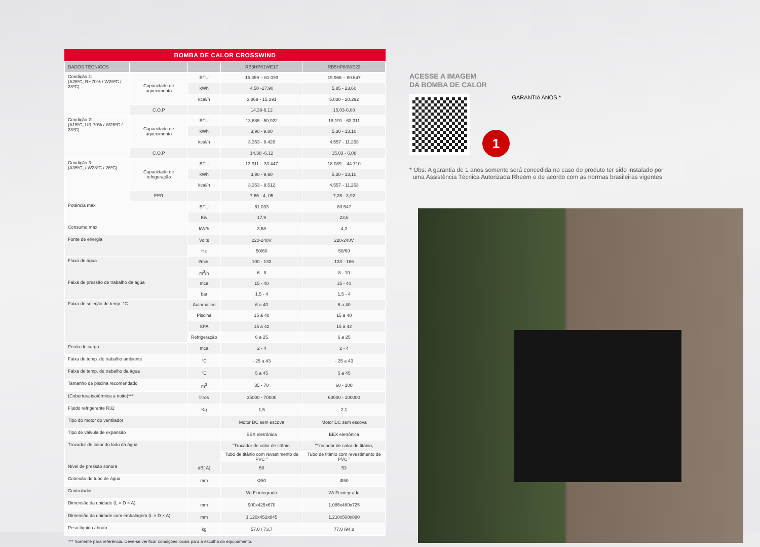BOMBA DE CALOR CROSSWIND
| DADOS TÉCNICOS | | | RB5HP61WE17 | RB5HP80WE23 |
| --- | --- | --- | --- | --- |
| Condição 1: (A26ºC, RH70% / W26ºC / 28ºC) | Capacidade de aquecimento | BTU | 15.359 – 61.093 | 19.966 – 80.547 |
| | | kWh | 4,50 -17,90 | 5,85 - 23,60 |
| | | kcal/h | 3.869 - 15.391 | 5.030 - 20.292 |
| | C.O.P | | 14,38-6,12 | 15,03-6,08 |
| Condição 2: (A15ºC, UR 70% / W26ºC / 28ºC) | Capacidade de aquecimento | BTU | 13,686 - 50,922 | 18,191 - 63,311 |
| | | kWh | 3,90 - 9,80 | 5,30 - 13,10 |
| | | kcal/h | 3.353 - 8.426 | 4.557 - 11.263 |
| | C.O.P | | 14,38 -6,12 | 15,03 - 6,08 |
| Condição 3: (A35ºC, / W28ºC / 26ºC) | Capacidade de refrigeração | BTU | 13.311 – 33.447 | 18.089 – 44.710 |
| | | kWh | 3,90 - 9,90 | 5,30 - 13,10 |
| | | kcal/h | 3.353 - 8.512 | 4.557 - 11.263 |
| | EER | | 7,65 - 4, 05 | 7,26 - 3,92 |
| Potência máx | | BTU | 61.093 | 80.547 |
| | | Kw | 17,9 | 23,6 |
| Consumo máx | | kW/h | 3,68 | 4,3 |
| Fonte de energia | | Volts | 220-240V | 220-240V |
| | | Hz | 50/60 | 50/60 |
| Fluxo de água | | l/min. | 100 - 133 | 133 - 166 |
| | | m<sup>3</sup>/h | 6 - 8 | 8 - 10 |
| Faixa de pressão de trabalho da água | | mca | 15 - 40 | 15 - 40 |
| | | bar | 1,5 - 4 | 1,5 - 4 |
| Faixa de seleção de temp. °C | | Automático | 6 a 40 | 6 a 40 |
| | | Piscina | 15 a 40 | 15 a 40 |
| | | SPA | 15 a 42 | 15 a 42 |
| | | Refrigeração | 6 a 25 | 6 a 25 |
| Perda de carga | | mca | 2 - 4 | 2 - 4 |
| Faixa de temp. de trabalho ambiente | | °C | - 25 a 43 | - 25 a 43 |
| Faixa de temp. de trabalho da água | | °C | 5 a 45 | 5 a 45 |
| Tamanho de piscina recomendado | | m<sup>3</sup> | 35 - 70 | 60 - 100 |
| (Cobertura isotérmica a noite)*** | | litros | 35000 - 70000 | 60000 - 100000 |
| Fluido refrigerante R32 | | Kg | 1,5 | 2,1 |
| Tipo do motor do ventilador | | | Motor DC sem escova | Motor DC sem escova |
| Tipo de válvula de expansão | | | EEX eletrônica | EEX eletrônica |
| Trocador de calor do lado da água | | | "Trocador de calor de titânio, | "Trocador de calor de titânio, |
| | | | Tubo de titânio com revestimento de PVC " | Tubo de titânio com revestimento de PVC " |
| Nível de pressão sonora | | dB( A) | 50 | 53 |
| Conexão do tubo de água | | mm | Φ50 | Φ50 |
| Controlador | | | Wi-Fi integrado | Wi-Fi integrado |
| Dimensão da unidade (L × D × A) | | mm | 900x425x670 | 1.085x480x725 |
| Dimensão da unidade com embalagem (L × D × A) | | mm | 1.120x452x845 | 1.210x500x880 |
| Peso líquido / bruto | | kg | 57.0 / 73,7 | 77,0 /94,8 |
*** Somente para referência. Deve-se verificar condições locais para a escolha do equipamento.
ACESSE A IMAGEM
DA BOMBA DE CALOR
1 GARANTIA ANOS *
* Obs: A garantia de 1 anos somente será concedida no caso do produto ter sido instalado por
uma Assistência Técnica Autorizada Rheem e de acordo com as normas brasileiras vigentes